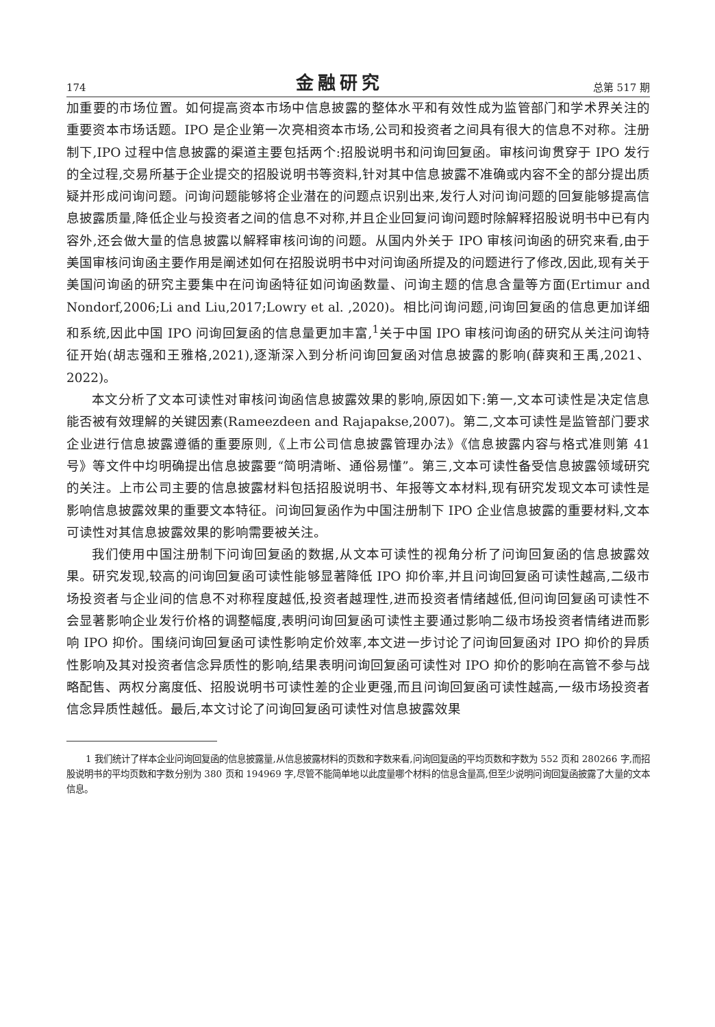174 金融研究 总第 517 期
加重要的市场位置。如何提高资本市场中信息披露的整体水平和有效性成为监管部门和学术界关注的重要资本市场话题。IPO 是企业第一次亮相资本市场,公司和投资者之间具有很大的信息不对称。注册制下,IPO 过程中信息披露的渠道主要包括两个:招股说明书和问询回复函。审核问询贯穿于 IPO 发行的全过程,交易所基于企业提交的招股说明书等资料,针对其中信息披露不准确或内容不全的部分提出质疑并形成问询问题。问询问题能够将企业潜在的问题点识别出来,发行人对问询问题的回复能够提高信息披露质量,降低企业与投资者之间的信息不对称,并且企业回复问询问题时除解释招股说明书中已有内容外,还会做大量的信息披露以解释审核问询的问题。从国内外关于 IPO 审核问询函的研究来看,由于美国审核问询函主要作用是阐述如何在招股说明书中对问询函所提及的问题进行了修改,因此,现有关于美国问询函的研究主要集中在问询函特征如问询函数量、问询主题的信息含量等方面(Ertimur and Nondorf,2006;Li and Liu,2017;Lowry et al. ,2020)。相比问询问题,问询回复函的信息更加详细和系统,因此中国 IPO 问询回复函的信息量更加丰富,<sup>1</sup>关于中国 IPO 审核问询函的研究从关注问询特征开始(胡志强和王雅格,2021),逐渐深入到分析问询回复函对信息披露的影响(薛爽和王禹,2021、2022)。
本文分析了文本可读性对审核问询函信息披露效果的影响,原因如下:第一,文本可读性是决定信息能否被有效理解的关键因素(Rameezdeen and Rajapakse,2007)。第二,文本可读性是监管部门要求企业进行信息披露遵循的重要原则,《上市公司信息披露管理办法》《信息披露内容与格式准则第 41 号》等文件中均明确提出信息披露要“简明清晰、通俗易懂”。第三,文本可读性备受信息披露领域研究的关注。上市公司主要的信息披露材料包括招股说明书、年报等文本材料,现有研究发现文本可读性是影响信息披露效果的重要文本特征。问询回复函作为中国注册制下 IPO 企业信息披露的重要材料,文本可读性对其信息披露效果的影响需要被关注。
我们使用中国注册制下问询回复函的数据,从文本可读性的视角分析了问询回复函的信息披露效果。研究发现,较高的问询回复函可读性能够显著降低 IPO 抑价率,并且问询回复函可读性越高,二级市场投资者与企业间的信息不对称程度越低,投资者越理性,进而投资者情绪越低,但问询回复函可读性不会显著影响企业发行价格的调整幅度,表明问询回复函可读性主要通过影响二级市场投资者情绪进而影响 IPO 抑价。围绕问询回复函可读性影响定价效率,本文进一步讨论了问询回复函对 IPO 抑价的异质性影响及其对投资者信念异质性的影响,结果表明问询回复函可读性对 IPO 抑价的影响在高管不参与战略配售、两权分离度低、招股说明书可读性差的企业更强,而且问询回复函可读性越高,一级市场投资者信念异质性越低。最后,本文讨论了问询回复函可读性对信息披露效果
1 我们统计了样本企业问询回复函的信息披露量,从信息披露材料的页数和字数来看,问询回复函的平均页数和字数为 552 页和 280266 字,而招股说明书的平均页数和字数分别为 380 页和 194969 字,尽管不能简单地以此度量哪个材料的信息含量高,但至少说明问询回复函披露了大量的文本信息。